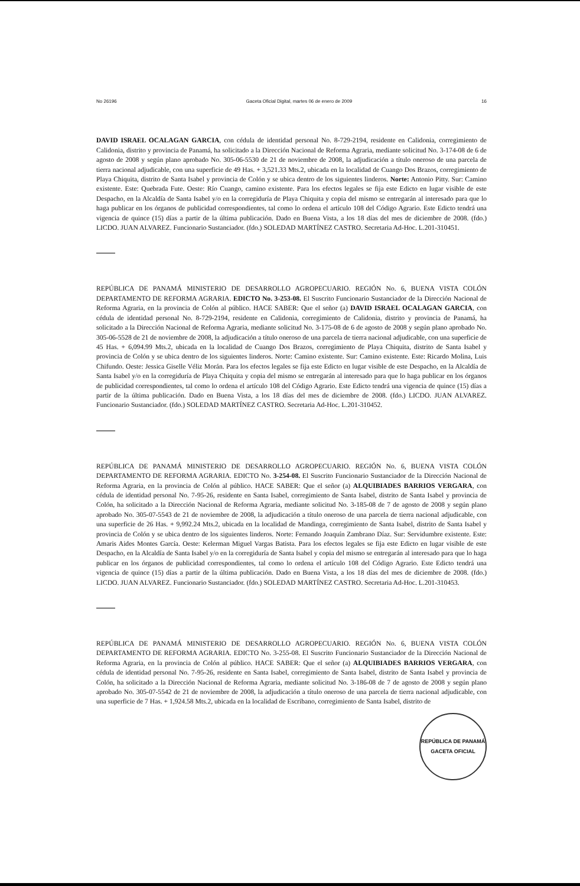No 26196 Gaceta Oficial Digital, martes 06 de enero de 2009 16
DAVID ISRAEL OCALAGAN GARCIA, con cédula de identidad personal No. 8-729-2194, residente en Calidonia, corregimiento de Calidonia, distrito y provincia de Panamá, ha solicitado a la Dirección Nacional de Reforma Agraria, mediante solicitud No. 3-174-08 de 6 de agosto de 2008 y según plano aprobado No. 305-06-5530 de 21 de noviembre de 2008, la adjudicación a título oneroso de una parcela de tierra nacional adjudicable, con una superficie de 49 Has. + 3,521.33 Mts.2, ubicada en la localidad de Cuango Dos Brazos, corregimiento de Playa Chiquita, distrito de Santa Isabel y provincia de Colón y se ubica dentro de los siguientes linderos. Norte: Antonio Pitty. Sur: Camino existente. Este: Quebrada Fute. Oeste: Río Cuango, camino existente. Para los efectos legales se fija este Edicto en lugar visible de este Despacho, en la Alcaldía de Santa Isabel y/o en la corregiduría de Playa Chiquita y copia del mismo se entregarán al interesado para que lo haga publicar en los órganos de publicidad correspondientes, tal como lo ordena el artículo 108 del Código Agrario. Este Edicto tendrá una vigencia de quince (15) días a partir de la última publicación. Dado en Buena Vista, a los 18 días del mes de diciembre de 2008. (fdo.) LICDO. JUAN ALVAREZ. Funcionario Sustanciador. (fdo.) SOLEDAD MARTÍNEZ CASTRO. Secretaria Ad-Hoc. L.201-310451.
REPÚBLICA DE PANAMÁ MINISTERIO DE DESARROLLO AGROPECUARIO. REGIÓN No. 6, BUENA VISTA COLÓN DEPARTAMENTO DE REFORMA AGRARIA. EDICTO No. 3-253-08. El Suscrito Funcionario Sustanciador de la Dirección Nacional de Reforma Agraria, en la provincia de Colón al público. HACE SABER: Que el señor (a) DAVID ISRAEL OCALAGAN GARCIA, con cédula de identidad personal No. 8-729-2194, residente en Calidonia, corregimiento de Calidonia, distrito y provincia de Panamá, ha solicitado a la Dirección Nacional de Reforma Agraria, mediante solicitud No. 3-175-08 de 6 de agosto de 2008 y según plano aprobado No. 305-06-5528 de 21 de noviembre de 2008, la adjudicación a título oneroso de una parcela de tierra nacional adjudicable, con una superficie de 45 Has. + 6,094.99 Mts.2, ubicada en la localidad de Cuango Dos Brazos, corregimiento de Playa Chiquita, distrito de Santa Isabel y provincia de Colón y se ubica dentro de los siguientes linderos. Norte: Camino existente. Sur: Camino existente. Este: Ricardo Molina, Luis Chifundo. Oeste: Jessica Giselle Véliz Morán. Para los efectos legales se fija este Edicto en lugar visible de este Despacho, en la Alcaldía de Santa Isabel y/o en la corregiduría de Playa Chiquita y copia del mismo se entregarán al interesado para que lo haga publicar en los órganos de publicidad correspondientes, tal como lo ordena el artículo 108 del Código Agrario. Este Edicto tendrá una vigencia de quince (15) días a partir de la última publicación. Dado en Buena Vista, a los 18 días del mes de diciembre de 2008. (fdo.) LICDO. JUAN ALVAREZ. Funcionario Sustanciador. (fdo.) SOLEDAD MARTÍNEZ CASTRO. Secretaria Ad-Hoc. L.201-310452.
REPÚBLICA DE PANAMÁ MINISTERIO DE DESARROLLO AGROPECUARIO. REGIÓN No. 6, BUENA VISTA COLÓN DEPARTAMENTO DE REFORMA AGRARIA. EDICTO No. 3-254-08. El Suscrito Funcionario Sustanciador de la Dirección Nacional de Reforma Agraria, en la provincia de Colón al público. HACE SABER: Que el señor (a) ALQUIBIADES BARRIOS VERGARA, con cédula de identidad personal No. 7-95-26, residente en Santa Isabel, corregimiento de Santa Isabel, distrito de Santa Isabel y provincia de Colón, ha solicitado a la Dirección Nacional de Reforma Agraria, mediante solicitud No. 3-185-08 de 7 de agosto de 2008 y según plano aprobado No. 305-07-5543 de 21 de noviembre de 2008, la adjudicación a título oneroso de una parcela de tierra nacional adjudicable, con una superficie de 26 Has. + 9,992.24 Mts.2, ubicada en la localidad de Mandinga, corregimiento de Santa Isabel, distrito de Santa Isabel y provincia de Colón y se ubica dentro de los siguientes linderos. Norte: Fernando Joaquín Zambrano Díaz. Sur: Servidumbre existente. Este: Amaris Aides Montes García. Oeste: Kelerman Miguel Vargas Batista. Para los efectos legales se fija este Edicto en lugar visible de este Despacho, en la Alcaldía de Santa Isabel y/o en la corregiduría de Santa Isabel y copia del mismo se entregarán al interesado para que lo haga publicar en los órganos de publicidad correspondientes, tal como lo ordena el artículo 108 del Código Agrario. Este Edicto tendrá una vigencia de quince (15) días a partir de la última publicación. Dado en Buena Vista, a los 18 días del mes de diciembre de 2008. (fdo.) LICDO. JUAN ALVAREZ. Funcionario Sustanciador. (fdo.) SOLEDAD MARTÍNEZ CASTRO. Secretaria Ad-Hoc. L.201-310453.
REPÚBLICA DE PANAMÁ MINISTERIO DE DESARROLLO AGROPECUARIO. REGIÓN No. 6, BUENA VISTA COLÓN DEPARTAMENTO DE REFORMA AGRARIA. EDICTO No. 3-255-08. El Suscrito Funcionario Sustanciador de la Dirección Nacional de Reforma Agraria, en la provincia de Colón al público. HACE SABER: Que el señor (a) ALQUIBIADES BARRIOS VERGARA, con cédula de identidad personal No. 7-95-26, residente en Santa Isabel, corregimiento de Santa Isabel, distrito de Santa Isabel y provincia de Colón, ha solicitado a la Dirección Nacional de Reforma Agraria, mediante solicitud No. 3-186-08 de 7 de agosto de 2008 y según plano aprobado No. 305-07-5542 de 21 de noviembre de 2008, la adjudicación a título oneroso de una parcela de tierra nacional adjudicable, con una superficie de 7 Has. + 1,924.58 Mts.2, ubicada en la localidad de Escribano, corregimiento de Santa Isabel, distrito de
REPÚBLICA DE PANAMÁ
GACETA OFICIAL